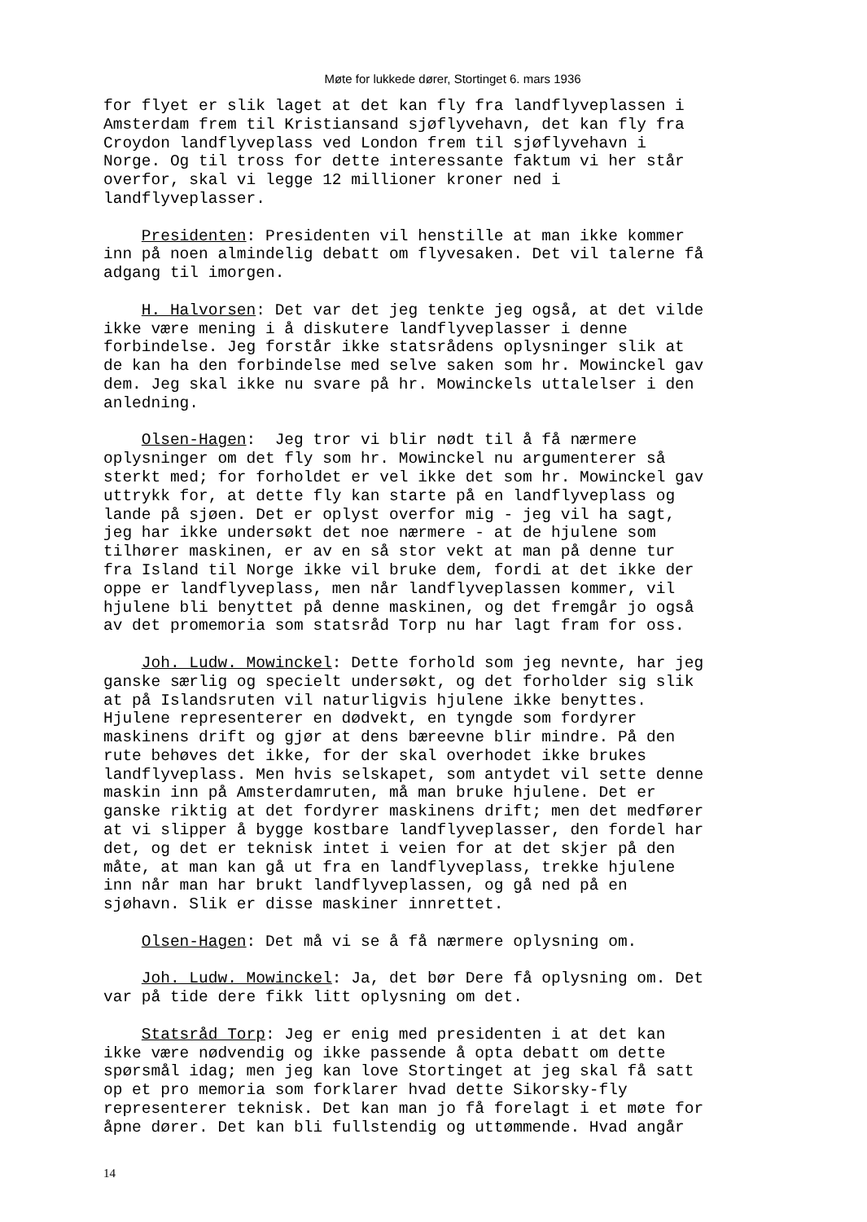Møte for lukkede dører, Stortinget 6. mars 1936
for flyet er slik laget at det kan fly fra landflyveplassen i Amsterdam frem til Kristiansand sjøflyvehavn, det kan fly fra Croydon landflyveplass ved London frem til sjøflyvehavn i Norge. Og til tross for dette interessante faktum vi her står overfor, skal vi legge 12 millioner kroner ned i landflyveplasser.
Presidenten: Presidenten vil henstille at man ikke kommer inn på noen almindelig debatt om flyvesaken. Det vil talerne få adgang til imorgen.
H. Halvorsen: Det var det jeg tenkte jeg også, at det vilde ikke være mening i å diskutere landflyveplasser i denne forbindelse. Jeg forstår ikke statsrådens oplysninger slik at de kan ha den forbindelse med selve saken som hr. Mowinckel gav dem. Jeg skal ikke nu svare på hr. Mowinckels uttalelser i den anledning.
Olsen-Hagen: Jeg tror vi blir nødt til å få nærmere oplysninger om det fly som hr. Mowinckel nu argumenterer så sterkt med; for forholdet er vel ikke det som hr. Mowinckel gav uttrykk for, at dette fly kan starte på en landflyveplass og lande på sjøen. Det er oplyst overfor mig - jeg vil ha sagt, jeg har ikke undersøkt det noe nærmere - at de hjulene som tilhører maskinen, er av en så stor vekt at man på denne tur fra Island til Norge ikke vil bruke dem, fordi at det ikke der oppe er landflyveplass, men når landflyveplassen kommer, vil hjulene bli benyttet på denne maskinen, og det fremgår jo også av det promemoria som statsråd Torp nu har lagt fram for oss.
Joh. Ludw. Mowinckel: Dette forhold som jeg nevnte, har jeg ganske særlig og specielt undersøkt, og det forholder sig slik at på Islandsruten vil naturligvis hjulene ikke benyttes. Hjulene representerer en dødvekt, en tyngde som fordyrer maskinens drift og gjør at dens bæreevne blir mindre. På den rute behøves det ikke, for der skal overhodet ikke brukes landflyveplass. Men hvis selskapet, som antydet vil sette denne maskin inn på Amsterdamruten, må man bruke hjulene. Det er ganske riktig at det fordyrer maskinens drift; men det medfører at vi slipper å bygge kostbare landflyveplasser, den fordel har det, og det er teknisk intet i veien for at det skjer på den måte, at man kan gå ut fra en landflyveplass, trekke hjulene inn når man har brukt landflyveplassen, og gå ned på en sjøhavn. Slik er disse maskiner innrettet.
Olsen-Hagen: Det må vi se å få nærmere oplysning om.
Joh. Ludw. Mowinckel: Ja, det bør Dere få oplysning om. Det var på tide dere fikk litt oplysning om det.
Statsråd Torp: Jeg er enig med presidenten i at det kan ikke være nødvendig og ikke passende å opta debatt om dette spørsmål idag; men jeg kan love Stortinget at jeg skal få satt op et pro memoria som forklarer hvad dette Sikorsky-fly representerer teknisk. Det kan man jo få forelagt i et møte for åpne dører. Det kan bli fullstendig og uttømmende. Hvad angår
14